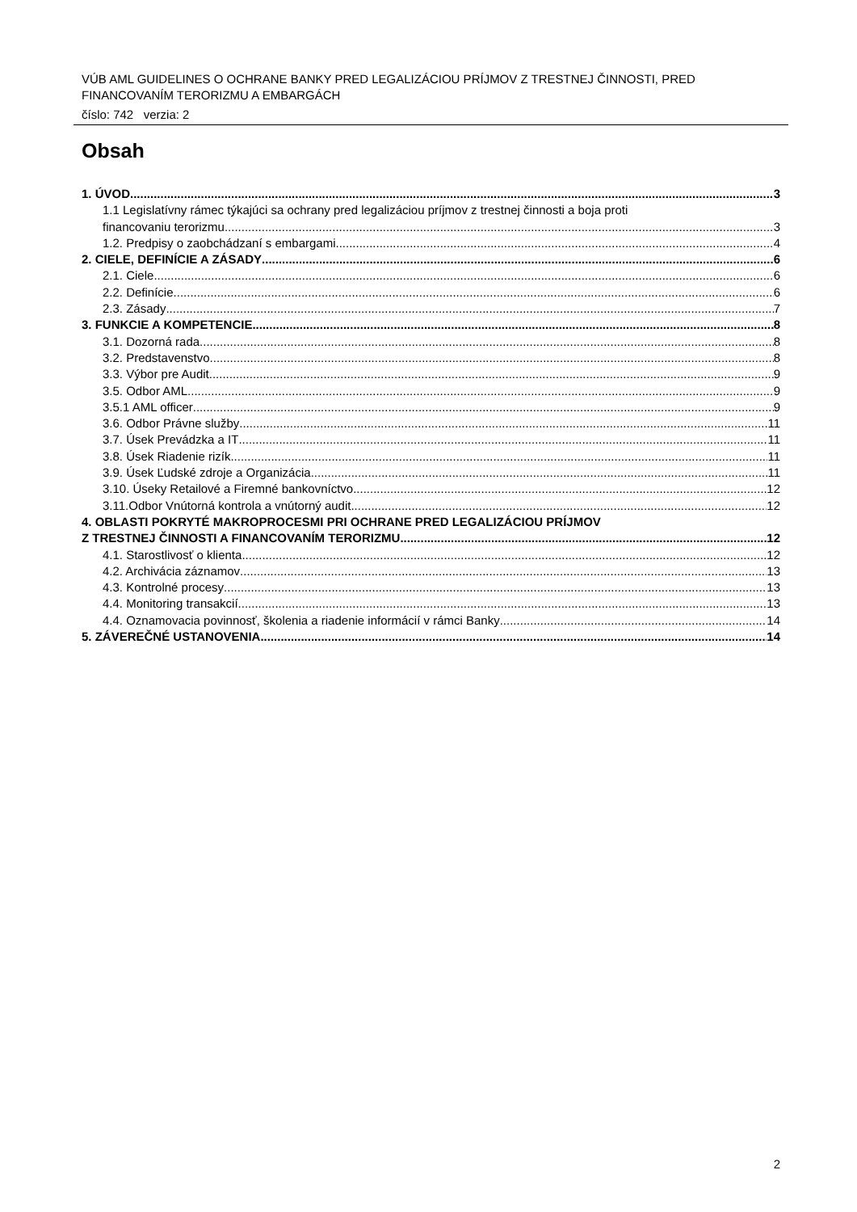VÚB AML GUIDELINES O OCHRANE BANKY PRED LEGALIZÁCIOU PRÍJMOV Z TRESTNEJ ČINNOSTI, PRED FINANCOVANÍM TERORIZMU A EMBARGÁCH
číslo: 742 verzia: 2
Obsah
1. ÚVOD 3
1.1 Legislatívny rámec týkajúci sa ochrany pred legalizáciou príjmov z trestnej činnosti a boja proti
financovaniu terorizmu 3
1.2. Predpisy o zaobchádzaní s embargami 4
2. CIELE, DEFINÍCIE A ZÁSADY 6
2.1. Ciele 6
2.2. Definície 6
2.3. Zásady 7
3. FUNKCIE A KOMPETENCIE 8
3.1. Dozorná rada 8
3.2. Predstavenstvo 8
3.3. Výbor pre Audit 9
3.5. Odbor AML 9
3.5.1 AML officer 9
3.6. Odbor Právne služby 11
3.7. Úsek Prevádzka a IT 11
3.8. Úsek Riadenie rizík 11
3.9. Úsek Ľudské zdroje a Organizácia 11
3.10. Úseky Retailové a Firemné bankovníctvo 12
3.11.Odbor Vnútorná kontrola a vnútorný audit 12
4. OBLASTI POKRYTÉ MAKROPROCESMI PRI OCHRANE PRED LEGALIZÁCIOU PRÍJMOV
Z TRESTNEJ ČINNOSTI A FINANCOVANÍM TERORIZMU 12
4.1. Starostlivosť o klienta 12
4.2. Archivácia záznamov 13
4.3. Kontrolné procesy 13
4.4. Monitoring transakcií 13
4.4. Oznamovacia povinnosť, školenia a riadenie informácií v rámci Banky 14
5. ZÁVEREČNÉ USTANOVENIA 14
2